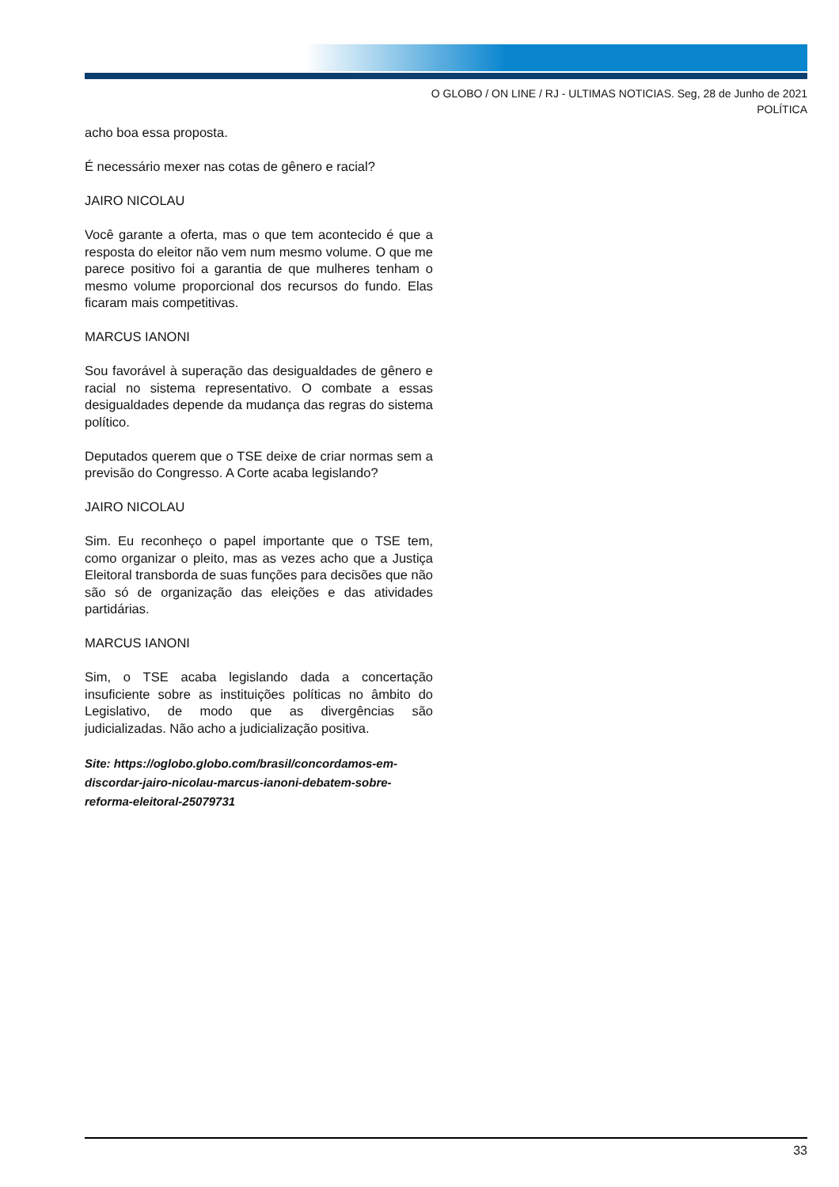O GLOBO / ON LINE / RJ - ULTIMAS NOTICIAS. Seg, 28 de Junho de 2021
POLÍTICA
acho boa essa proposta.
É necessário mexer nas cotas de gênero e racial?
JAIRO NICOLAU
Você garante a oferta, mas o que tem acontecido é que a resposta do eleitor não vem num mesmo volume. O que me parece positivo foi a garantia de que mulheres tenham o mesmo volume proporcional dos recursos do fundo. Elas ficaram mais competitivas.
MARCUS IANONI
Sou favorável à superação das desigualdades de gênero e racial no sistema representativo. O combate a essas desigualdades depende da mudança das regras do sistema político.
Deputados querem que o TSE deixe de criar normas sem a previsão do Congresso. A Corte acaba legislando?
JAIRO NICOLAU
Sim. Eu reconheço o papel importante que o TSE tem, como organizar o pleito, mas as vezes acho que a Justiça Eleitoral transborda de suas funções para decisões que não são só de organização das eleições e das atividades partidárias.
MARCUS IANONI
Sim, o TSE acaba legislando dada a concertação insuficiente sobre as instituições políticas no âmbito do Legislativo, de modo que as divergências são judicializadas. Não acho a judicialização positiva.
Site: https://oglobo.globo.com/brasil/concordamos-em-discordar-jairo-nicolau-marcus-ianoni-debatem-sobre-reforma-eleitoral-25079731
33